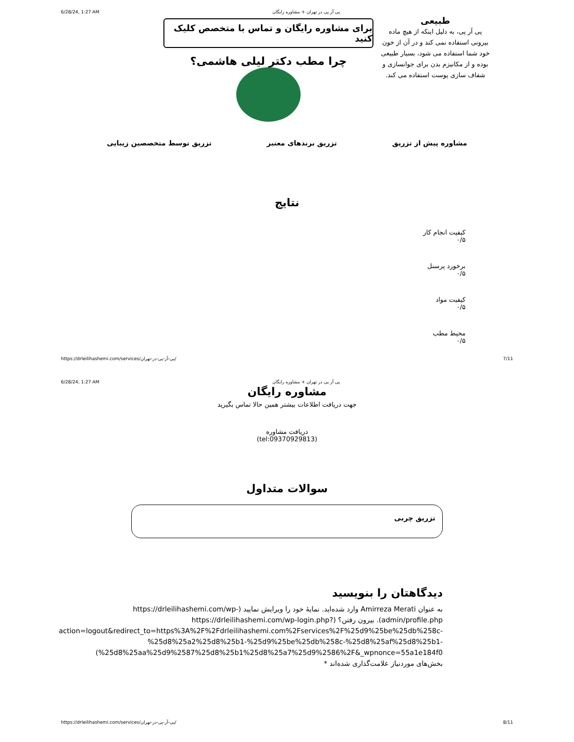6/28/24, 1:27 AM پی آر پی در تهران + مشاوره رایگان
برای مشاوره رایگان و تماس با متخصص کلیک کنید
چرا مطب دکتر لیلی هاشمی؟
طبیعی
پی آر پی، به دلیل اینکه از هیچ ماده بیرونی استفاده نمی کند و در آن از خون خود شما استفاده می شود، بسیار طبیعی بوده و از مکانیزم بدن برای جوانسازی و شفاف سازی پوست استفاده می کند.
مشاوره پیش از تزریق تزریق برندهای معتبر تزریق توسط متخصصین زیبایی
نتایج
کیفیت انجام کار
۰/۵
برخورد پرسنل
۰/۵
کیفیت مواد
۰/۵
محیط مطب
۰/۵
https://drleilihashemi.com/services/پی-آر-پی-در-تهران/ 7/11
6/28/24, 1:27 AM پی آر پی در تهران + مشاوره رایگان
مشاوره رایگان
جهت دریافت اطلاعات بیشتر همین حالا تماس بگیرید
دریافت مشاوره
(tel:09370929813)
سوالات متداول
تزریق چربی
دیدگاهتان را بنویسید
به عنوان Amirreza Merati وارد شده‌اید. نمایهٔ خود را ویرایش نمایید (https://drleilihashemi.com/wp-admin/profile.php). بیرون رفتن؟ (https://drleilihashemi.com/wp-login.php?action=logout&redirect_to=https%3A%2F%2Fdrleilihashemi.com%2Fservices%2F%25d9%25be%25db%258c-%25d8%25a2%25d8%25b1-%25d9%25be%25db%258c-%25d8%25af%25d8%25b1-%25d8%25aa%25d9%2587%25d8%25b1%25d8%25a7%25d9%2586%2F&_wpnonce=55a1e184f0)
بخش‌های موردنیاز علامت‌گذاری شده‌اند *
https://drleilihashemi.com/services/پی-آر-پی-در-تهران/ 8/11